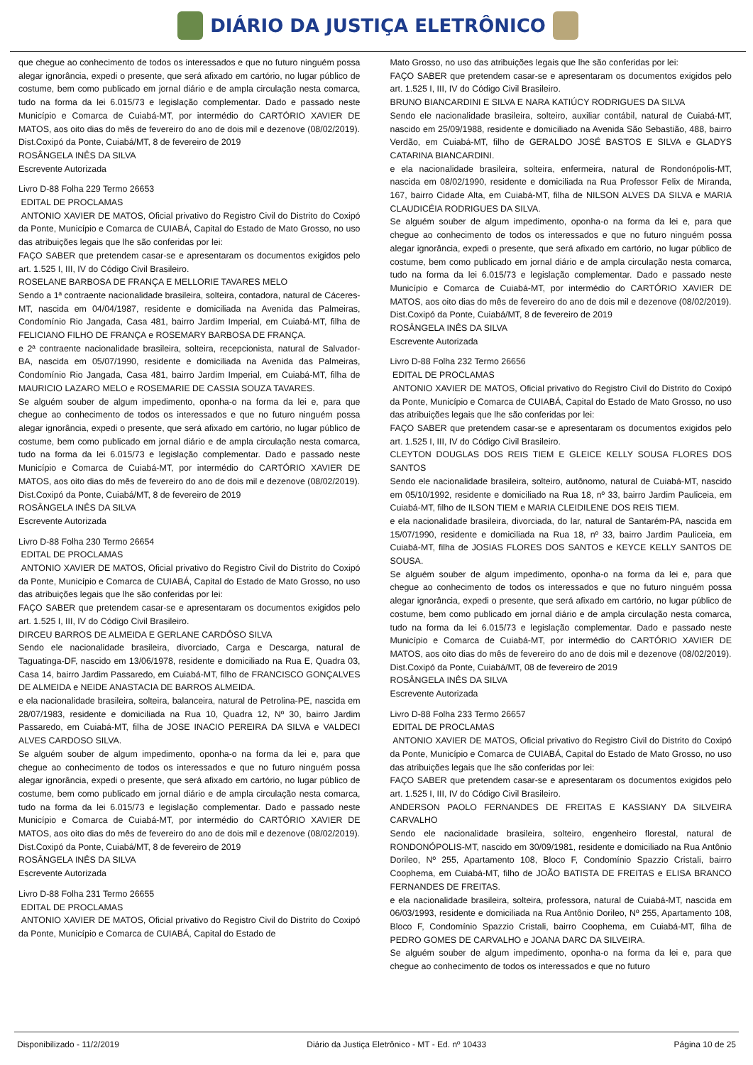DIÁRIO DA JUSTIÇA ELETRÔNICO
que chegue ao conhecimento de todos os interessados e que no futuro ninguém possa alegar ignorância, expedi o presente, que será afixado em cartório, no lugar público de costume, bem como publicado em jornal diário e de ampla circulação nesta comarca, tudo na forma da lei 6.015/73 e legislação complementar. Dado e passado neste Município e Comarca de Cuiabá-MT, por intermédio do CARTÓRIO XAVIER DE MATOS, aos oito dias do mês de fevereiro do ano de dois mil e dezenove (08/02/2019).
Dist.Coxipó da Ponte, Cuiabá/MT, 8 de fevereiro de 2019
ROSÂNGELA INÊS DA SILVA
Escrevente Autorizada
Livro D-88 Folha 229 Termo 26653
EDITAL DE PROCLAMAS
ANTONIO XAVIER DE MATOS, Oficial privativo do Registro Civil do Distrito do Coxipó da Ponte, Município e Comarca de CUIABÁ, Capital do Estado de Mato Grosso, no uso das atribuições legais que lhe são conferidas por lei:
FAÇO SABER que pretendem casar-se e apresentaram os documentos exigidos pelo art. 1.525 I, III, IV do Código Civil Brasileiro.
ROSELANE BARBOSA DE FRANÇA E MELLORIE TAVARES MELO
Sendo a 1ª contraente nacionalidade brasileira, solteira, contadora, natural de Cáceres-MT, nascida em 04/04/1987, residente e domiciliada na Avenida das Palmeiras, Condomínio Rio Jangada, Casa 481, bairro Jardim Imperial, em Cuiabá-MT, filha de FELICIANO FILHO DE FRANÇA e ROSEMARY BARBOSA DE FRANÇA.
e 2ª contraente nacionalidade brasileira, solteira, recepcionista, natural de Salvador-BA, nascida em 05/07/1990, residente e domiciliada na Avenida das Palmeiras, Condomínio Rio Jangada, Casa 481, bairro Jardim Imperial, em Cuiabá-MT, filha de MAURICIO LAZARO MELO e ROSEMARIE DE CASSIA SOUZA TAVARES.
Se alguém souber de algum impedimento, oponha-o na forma da lei e, para que chegue ao conhecimento de todos os interessados e que no futuro ninguém possa alegar ignorância, expedi o presente, que será afixado em cartório, no lugar público de costume, bem como publicado em jornal diário e de ampla circulação nesta comarca, tudo na forma da lei 6.015/73 e legislação complementar. Dado e passado neste Município e Comarca de Cuiabá-MT, por intermédio do CARTÓRIO XAVIER DE MATOS, aos oito dias do mês de fevereiro do ano de dois mil e dezenove (08/02/2019).
Dist.Coxipó da Ponte, Cuiabá/MT, 8 de fevereiro de 2019
ROSÂNGELA INÊS DA SILVA
Escrevente Autorizada
Livro D-88 Folha 230 Termo 26654
EDITAL DE PROCLAMAS
ANTONIO XAVIER DE MATOS, Oficial privativo do Registro Civil do Distrito do Coxipó da Ponte, Município e Comarca de CUIABÁ, Capital do Estado de Mato Grosso, no uso das atribuições legais que lhe são conferidas por lei:
FAÇO SABER que pretendem casar-se e apresentaram os documentos exigidos pelo art. 1.525 I, III, IV do Código Civil Brasileiro.
DIRCEU BARROS DE ALMEIDA E GERLANE CARDÔSO SILVA
Sendo ele nacionalidade brasileira, divorciado, Carga e Descarga, natural de Taguatinga-DF, nascido em 13/06/1978, residente e domiciliado na Rua E, Quadra 03, Casa 14, bairro Jardim Passaredo, em Cuiabá-MT, filho de FRANCISCO GONÇALVES DE ALMEIDA e NEIDE ANASTACIA DE BARROS ALMEIDA.
e ela nacionalidade brasileira, solteira, balanceira, natural de Petrolina-PE, nascida em 28/07/1983, residente e domiciliada na Rua 10, Quadra 12, Nº 30, bairro Jardim Passaredo, em Cuiabá-MT, filha de JOSE INACIO PEREIRA DA SILVA e VALDECI ALVES CARDOSO SILVA.
Se alguém souber de algum impedimento, oponha-o na forma da lei e, para que chegue ao conhecimento de todos os interessados e que no futuro ninguém possa alegar ignorância, expedi o presente, que será afixado em cartório, no lugar público de costume, bem como publicado em jornal diário e de ampla circulação nesta comarca, tudo na forma da lei 6.015/73 e legislação complementar. Dado e passado neste Município e Comarca de Cuiabá-MT, por intermédio do CARTÓRIO XAVIER DE MATOS, aos oito dias do mês de fevereiro do ano de dois mil e dezenove (08/02/2019).
Dist.Coxipó da Ponte, Cuiabá/MT, 8 de fevereiro de 2019
ROSÂNGELA INÊS DA SILVA
Escrevente Autorizada
Livro D-88 Folha 231 Termo 26655
EDITAL DE PROCLAMAS
ANTONIO XAVIER DE MATOS, Oficial privativo do Registro Civil do Distrito do Coxipó da Ponte, Município e Comarca de CUIABÁ, Capital do Estado de
Mato Grosso, no uso das atribuições legais que lhe são conferidas por lei:
FAÇO SABER que pretendem casar-se e apresentaram os documentos exigidos pelo art. 1.525 I, III, IV do Código Civil Brasileiro.
BRUNO BIANCARDINI E SILVA E NARA KATIÚCY RODRIGUES DA SILVA
Sendo ele nacionalidade brasileira, solteiro, auxiliar contábil, natural de Cuiabá-MT, nascido em 25/09/1988, residente e domiciliado na Avenida São Sebastião, 488, bairro Verdão, em Cuiabá-MT, filho de GERALDO JOSÉ BASTOS E SILVA e GLADYS CATARINA BIANCARDINI.
e ela nacionalidade brasileira, solteira, enfermeira, natural de Rondonópolis-MT, nascida em 08/02/1990, residente e domiciliada na Rua Professor Felix de Miranda, 167, bairro Cidade Alta, em Cuiabá-MT, filha de NILSON ALVES DA SILVA e MARIA CLAUDICÉIA RODRIGUES DA SILVA.
Se alguém souber de algum impedimento, oponha-o na forma da lei e, para que chegue ao conhecimento de todos os interessados e que no futuro ninguém possa alegar ignorância, expedi o presente, que será afixado em cartório, no lugar público de costume, bem como publicado em jornal diário e de ampla circulação nesta comarca, tudo na forma da lei 6.015/73 e legislação complementar. Dado e passado neste Município e Comarca de Cuiabá-MT, por intermédio do CARTÓRIO XAVIER DE MATOS, aos oito dias do mês de fevereiro do ano de dois mil e dezenove (08/02/2019).
Dist.Coxipó da Ponte, Cuiabá/MT, 8 de fevereiro de 2019
ROSÂNGELA INÊS DA SILVA
Escrevente Autorizada
Livro D-88 Folha 232 Termo 26656
EDITAL DE PROCLAMAS
ANTONIO XAVIER DE MATOS, Oficial privativo do Registro Civil do Distrito do Coxipó da Ponte, Município e Comarca de CUIABÁ, Capital do Estado de Mato Grosso, no uso das atribuições legais que lhe são conferidas por lei:
FAÇO SABER que pretendem casar-se e apresentaram os documentos exigidos pelo art. 1.525 I, III, IV do Código Civil Brasileiro.
CLEYTON DOUGLAS DOS REIS TIEM E GLEICE KELLY SOUSA FLORES DOS SANTOS
Sendo ele nacionalidade brasileira, solteiro, autônomo, natural de Cuiabá-MT, nascido em 05/10/1992, residente e domiciliado na Rua 18, nº 33, bairro Jardim Pauliceia, em Cuiabá-MT, filho de ILSON TIEM e MARIA CLEIDILENE DOS REIS TIEM.
e ela nacionalidade brasileira, divorciada, do lar, natural de Santarém-PA, nascida em 15/07/1990, residente e domiciliada na Rua 18, nº 33, bairro Jardim Pauliceia, em Cuiabá-MT, filha de JOSIAS FLORES DOS SANTOS e KEYCE KELLY SANTOS DE SOUSA.
Se alguém souber de algum impedimento, oponha-o na forma da lei e, para que chegue ao conhecimento de todos os interessados e que no futuro ninguém possa alegar ignorância, expedi o presente, que será afixado em cartório, no lugar público de costume, bem como publicado em jornal diário e de ampla circulação nesta comarca, tudo na forma da lei 6.015/73 e legislação complementar. Dado e passado neste Município e Comarca de Cuiabá-MT, por intermédio do CARTÓRIO XAVIER DE MATOS, aos oito dias do mês de fevereiro do ano de dois mil e dezenove (08/02/2019).
Dist.Coxipó da Ponte, Cuiabá/MT, 08 de fevereiro de 2019
ROSÂNGELA INÊS DA SILVA
Escrevente Autorizada
Livro D-88 Folha 233 Termo 26657
EDITAL DE PROCLAMAS
ANTONIO XAVIER DE MATOS, Oficial privativo do Registro Civil do Distrito do Coxipó da Ponte, Município e Comarca de CUIABÁ, Capital do Estado de Mato Grosso, no uso das atribuições legais que lhe são conferidas por lei:
FAÇO SABER que pretendem casar-se e apresentaram os documentos exigidos pelo art. 1.525 I, III, IV do Código Civil Brasileiro.
ANDERSON PAOLO FERNANDES DE FREITAS E KASSIANY DA SILVEIRA CARVALHO
Sendo ele nacionalidade brasileira, solteiro, engenheiro florestal, natural de RONDONÓPOLIS-MT, nascido em 30/09/1981, residente e domiciliado na Rua Antônio Dorileo, Nº 255, Apartamento 108, Bloco F, Condomínio Spazzio Cristali, bairro Coophema, em Cuiabá-MT, filho de JOÃO BATISTA DE FREITAS e ELISA BRANCO FERNANDES DE FREITAS.
e ela nacionalidade brasileira, solteira, professora, natural de Cuiabá-MT, nascida em 06/03/1993, residente e domiciliada na Rua Antônio Dorileo, Nº 255, Apartamento 108, Bloco F, Condomínio Spazzio Cristali, bairro Coophema, em Cuiabá-MT, filha de PEDRO GOMES DE CARVALHO e JOANA DARC DA SILVEIRA.
Se alguém souber de algum impedimento, oponha-o na forma da lei e, para que chegue ao conhecimento de todos os interessados e que no futuro
Disponibilizado - 11/2/2019 Diário da Justiça Eletrônico - MT - Ed. nº 10433 Página 10 de 25